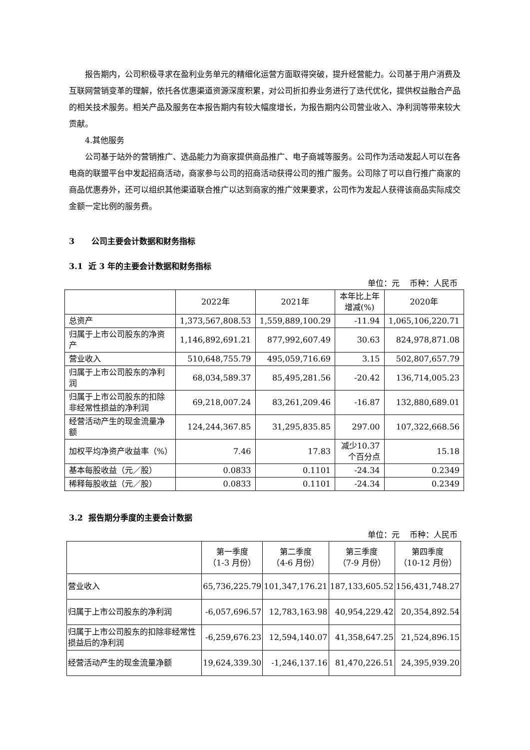报告期内，公司积极寻求在盈利业务单元的精细化运营方面取得突破，提升经营能力。公司基于用户消费及互联网营销变革的理解，依托各优惠渠道资源深度积累，对公司折扣券业务进行了迭代优化，提供权益融合产品的相关技术服务。相关产品及服务在本报告期内有较大幅度增长，为报告期内公司营业收入、净利润等带来较大贡献。
4.其他服务
公司基于站外的营销推广、选品能力为商家提供商品推广、电子商城等服务。公司作为活动发起人可以在各电商的联盟平台中发起招商活动，商家参与公司的招商活动获得公司的推广服务。公司除了可以自行推广商家的商品优惠券外，还可以组织其他渠道联合推广以达到商家的推广效果要求，公司作为发起人获得该商品实际成交金额一定比例的服务费。
3 公司主要会计数据和财务指标
3.1 近 3 年的主要会计数据和财务指标
单位：元 币种：人民币
| | 2022年 | 2021年 | 本年比上年 增减(%) | 2020年 |
| --- | --- | --- | --- | --- |
| 总资产 | 1,373,567,808.53 | 1,559,889,100.29 | -11.94 | 1,065,106,220.71 |
| 归属于上市公司股东的净资产 | 1,146,892,691.21 | 877,992,607.49 | 30.63 | 824,978,871.08 |
| 营业收入 | 510,648,755.79 | 495,059,716.69 | 3.15 | 502,807,657.79 |
| 归属于上市公司股东的净利润 | 68,034,589.37 | 85,495,281.56 | -20.42 | 136,714,005.23 |
| 归属于上市公司股东的扣除非经常性损益的净利润 | 69,218,007.24 | 83,261,209.46 | -16.87 | 132,880,689.01 |
| 经营活动产生的现金流量净额 | 124,244,367.85 | 31,295,835.85 | 297.00 | 107,322,668.56 |
| 加权平均净资产收益率（%） | 7.46 | 17.83 | 减少10.37个百分点 | 15.18 |
| 基本每股收益（元／股） | 0.0833 | 0.1101 | -24.34 | 0.2349 |
| 稀释每股收益（元／股） | 0.0833 | 0.1101 | -24.34 | 0.2349 |
3.2 报告期分季度的主要会计数据
单位：元 币种：人民币
| | 第一季度 （1-3 月份） | 第二季度 （4-6 月份） | 第三季度 （7-9 月份） | 第四季度 （10-12 月份） |
| --- | --- | --- | --- | --- |
| 营业收入 | 65,736,225.79 | 101,347,176.21 | 187,133,605.52 | 156,431,748.27 |
| 归属于上市公司股东的净利润 | -6,057,696.57 | 12,783,163.98 | 40,954,229.42 | 20,354,892.54 |
| 归属于上市公司股东的扣除非经常性损益后的净利润 | -6,259,676.23 | 12,594,140.07 | 41,358,647.25 | 21,524,896.15 |
| 经营活动产生的现金流量净额 | 19,624,339.30 | -1,246,137.16 | 81,470,226.51 | 24,395,939.20 |